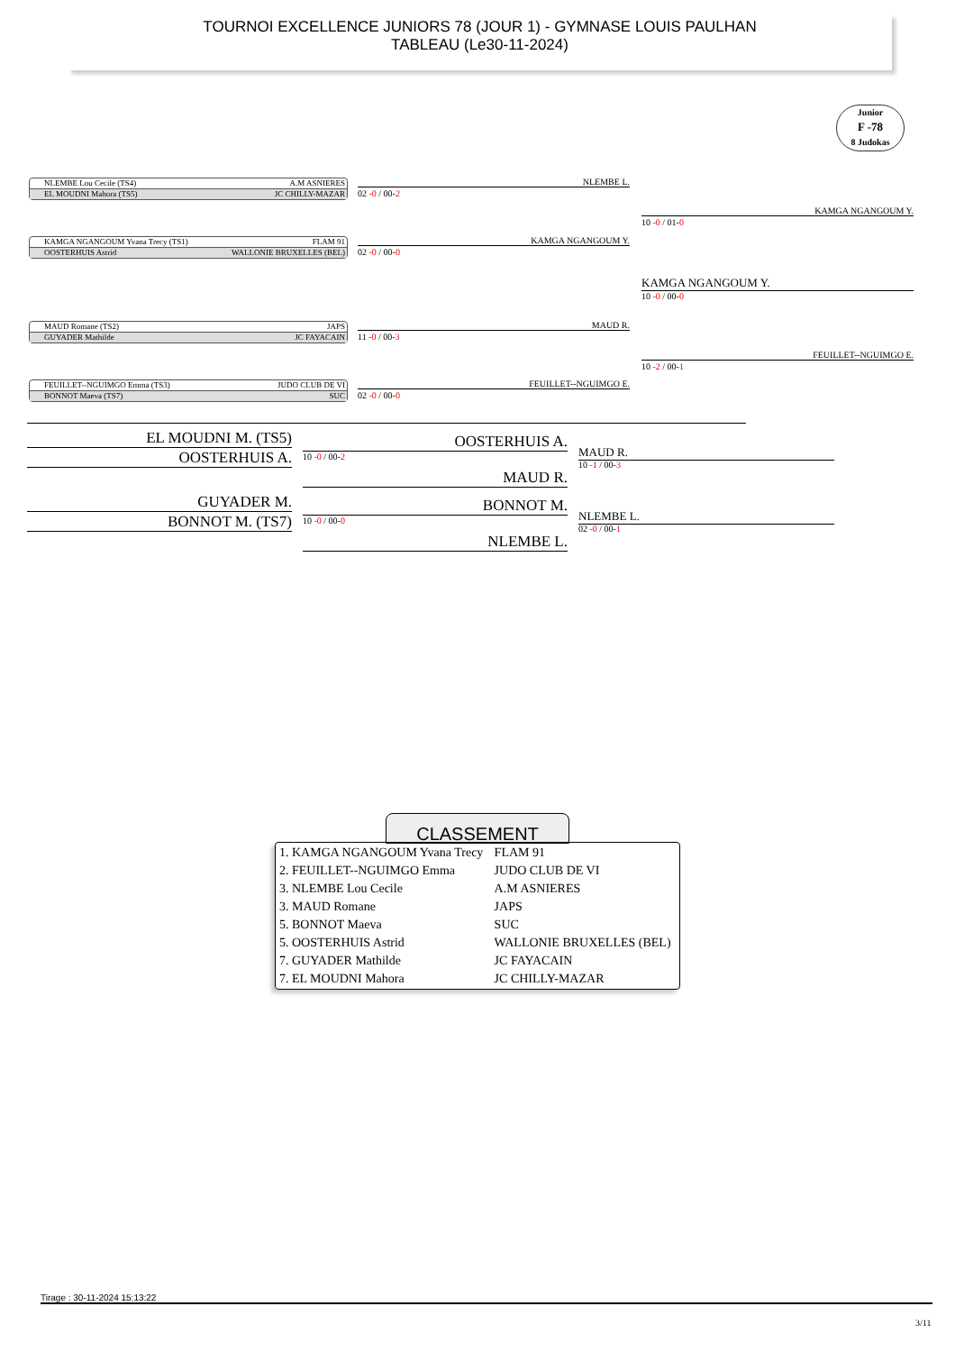TOURNOI EXCELLENCE JUNIORS 78 (JOUR 1) - GYMNASE LOUIS PAULHAN
TABLEAU (Le30-11-2024)
Junior
F -78
8 Judokas
NLEMBE Lou Cecile (TS4) A.M ASNIERES
EL MOUDNI Mahora (TS5) JC CHILLY-MAZAR
KAMGA NGANGOUM Yvana Trecy (TS1) FLAM 91
OOSTERHUIS Astrid WALLONIE BRUXELLES (BEL)
MAUD Romane (TS2) JAPS
GUYADER Mathilde JC FAYACAIN
FEUILLET--NGUIMGO Emma (TS3) JUDO CLUB DE VI
BONNOT Maeva (TS7) SUC
NLEMBE L.
02 -0 / 00-2
KAMGA NGANGOUM Y.
02 -0 / 00-0
MAUD R.
11 -0 / 00-3
FEUILLET--NGUIMGO E.
02 -0 / 00-0
KAMGA NGANGOUM Y.
10 -0 / 01-0
FEUILLET--NGUIMGO E.
10 -2 / 00-1
KAMGA NGANGOUM Y.
10 -0 / 00-0
EL MOUDNI M. (TS5)
OOSTERHUIS A. 10 -0 / 00-2
GUYADER M.
BONNOT M. (TS7) 10 -0 / 00-0
OOSTERHUIS A.
MAUD R.
BONNOT M.
NLEMBE L.
MAUD R.
10 -1 / 00-3
NLEMBE L.
02 -0 / 00-1
CLASSEMENT
| 1. KAMGA NGANGOUM Yvana Trecy | FLAM 91 |
| 2. FEUILLET--NGUIMGO Emma | JUDO CLUB DE VI |
| 3. NLEMBE Lou Cecile | A.M ASNIERES |
| 3. MAUD Romane | JAPS |
| 5. BONNOT Maeva | SUC |
| 5. OOSTERHUIS Astrid | WALLONIE BRUXELLES (BEL) |
| 7. GUYADER Mathilde | JC FAYACAIN |
| 7. EL MOUDNI Mahora | JC CHILLY-MAZAR |
Tirage : 30-11-2024 15:13:22
3/11